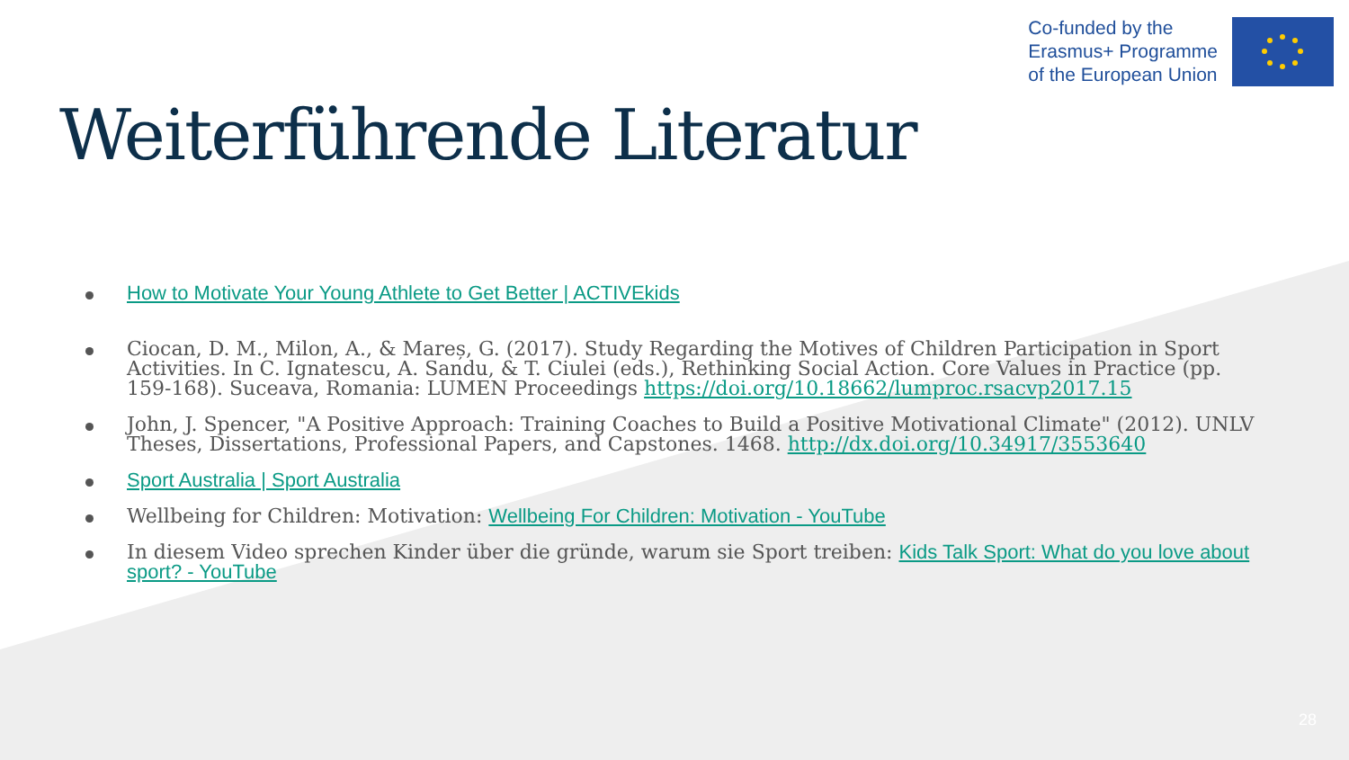Co-funded by the
Erasmus+ Programme
of the European Union
Weiterführende Literatur
How to Motivate Your Young Athlete to Get Better | ACTIVEkids
Ciocan, D. M., Milon, A., & Mareș, G. (2017). Study Regarding the Motives of Children Participation in Sport Activities. In C. Ignatescu, A. Sandu, & T. Ciulei (eds.), Rethinking Social Action. Core Values in Practice (pp. 159-168). Suceava, Romania: LUMEN Proceedings https://doi.org/10.18662/lumproc.rsacvp2017.15
John, J. Spencer, "A Positive Approach: Training Coaches to Build a Positive Motivational Climate" (2012). UNLV Theses, Dissertations, Professional Papers, and Capstones. 1468. http://dx.doi.org/10.34917/3553640
Sport Australia | Sport Australia
Wellbeing for Children: Motivation: Wellbeing For Children: Motivation - YouTube
In diesem Video sprechen Kinder über die gründe, warum sie Sport treiben: Kids Talk Sport: What do you love about sport? - YouTube
28